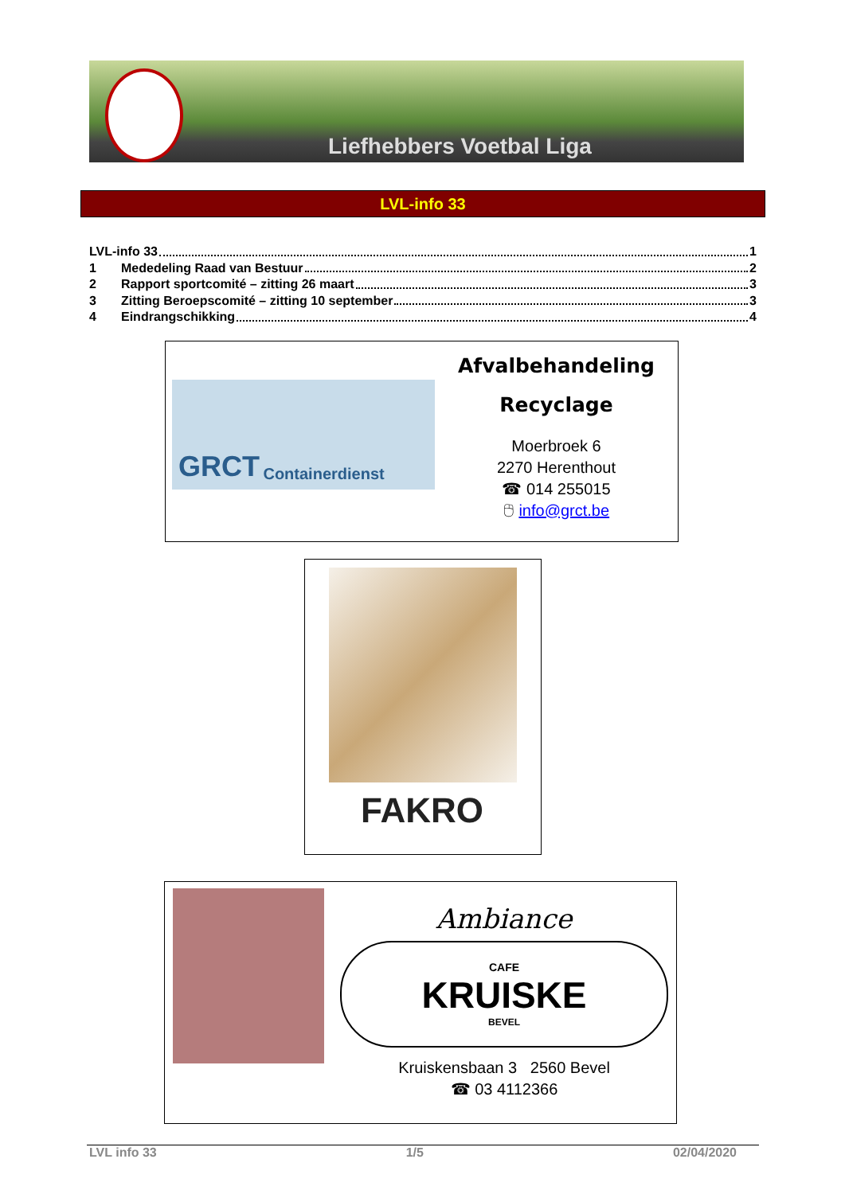Liefhebbers Voetbal Liga
LVL-info 33
LVL-info 33 1
1 Mededeling Raad van Bestuur 2
2 Rapport sportcomité – zitting 26 maart 3
3 Zitting Beroepscomité – zitting 10 september 3
4 Eindrangschikking 4
GRCT Containerdienst
Afvalbehandeling
Recyclage
Moerbroek 6
2270 Herenthout
☎ 014 255015
🖰 info@grct.be
FAKRO
Ambiance
CAFE
KRUISKE
BEVEL
Kruiskensbaan 3 2560 Bevel
☎ 03 4112366
LVL info 33 1/5 02/04/2020